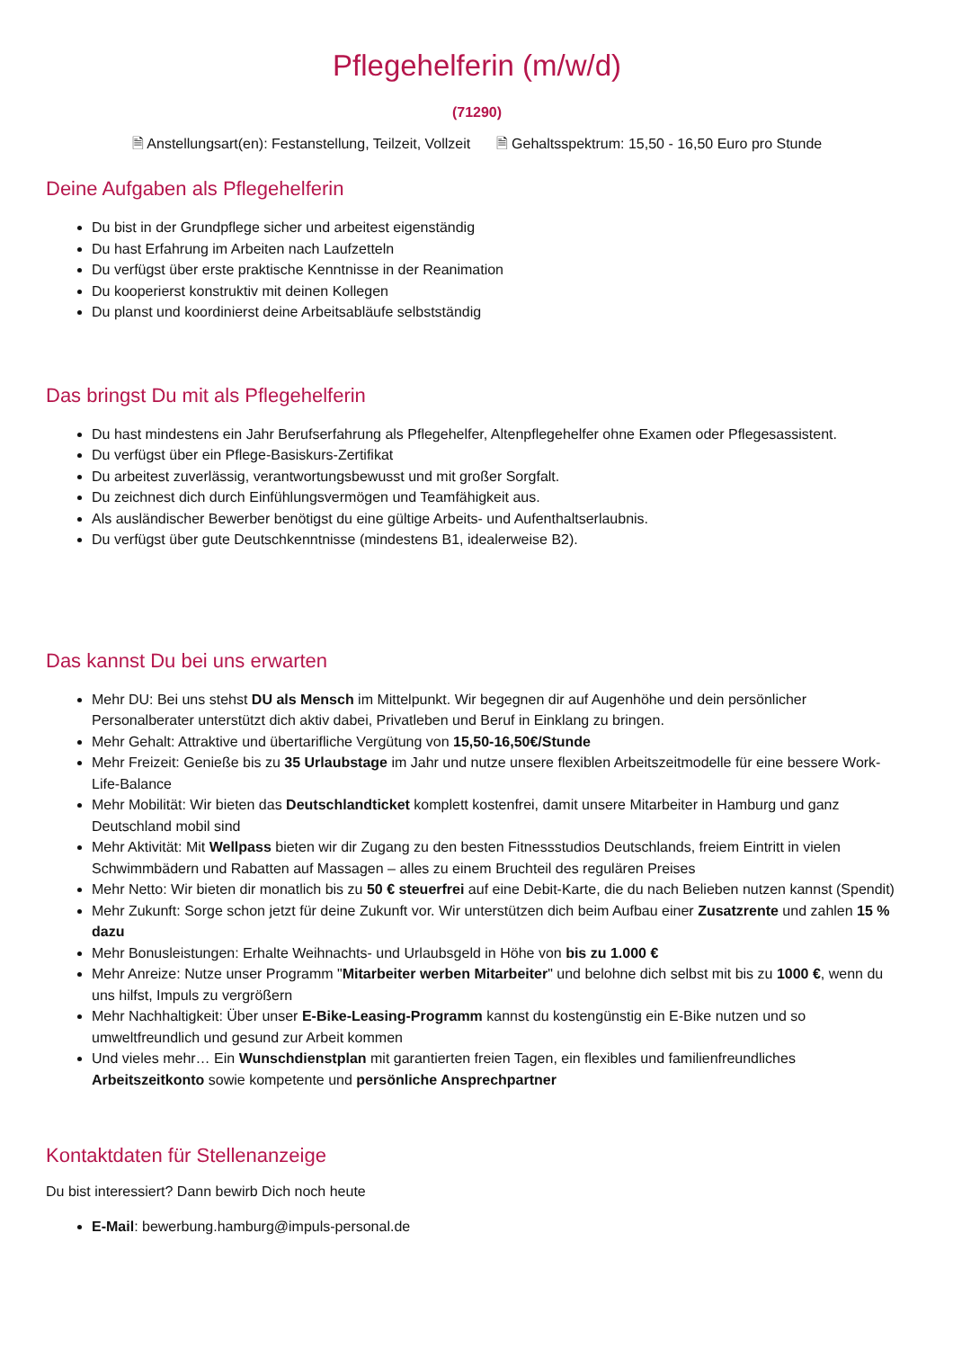Pflegehelferin (m/w/d)
(71290)
🗎 Anstellungsart(en): Festanstellung, Teilzeit, Vollzeit 🗎 Gehaltsspektrum: 15,50 - 16,50 Euro pro Stunde
Deine Aufgaben als Pflegehelferin
Du bist in der Grundpflege sicher und arbeitest eigenständig
Du hast Erfahrung im Arbeiten nach Laufzetteln
Du verfügst über erste praktische Kenntnisse in der Reanimation
Du kooperierst konstruktiv mit deinen Kollegen
Du planst und koordinierst deine Arbeitsabläufe selbstständig
Das bringst Du mit als Pflegehelferin
Du hast mindestens ein Jahr Berufserfahrung als Pflegehelfer, Altenpflegehelfer ohne Examen oder Pflegesassistent.
Du verfügst über ein Pflege-Basiskurs-Zertifikat
Du arbeitest zuverlässig, verantwortungsbewusst und mit großer Sorgfalt.
Du zeichnest dich durch Einfühlungsvermögen und Teamfähigkeit aus.
Als ausländischer Bewerber benötigst du eine gültige Arbeits- und Aufenthaltserlaubnis.
Du verfügst über gute Deutschkenntnisse (mindestens B1, idealerweise B2).
Das kannst Du bei uns erwarten
Mehr DU: Bei uns stehst DU als Mensch im Mittelpunkt. Wir begegnen dir auf Augenhöhe und dein persönlicher Personalberater unterstützt dich aktiv dabei, Privatleben und Beruf in Einklang zu bringen.
Mehr Gehalt: Attraktive und übertarifliche Vergütung von 15,50-16,50€/Stunde
Mehr Freizeit: Genieße bis zu 35 Urlaubstage im Jahr und nutze unsere flexiblen Arbeitszeitmodelle für eine bessere Work-Life-Balance
Mehr Mobilität: Wir bieten das Deutschlandticket komplett kostenfrei, damit unsere Mitarbeiter in Hamburg und ganz Deutschland mobil sind
Mehr Aktivität: Mit Wellpass bieten wir dir Zugang zu den besten Fitnessstudios Deutschlands, freiem Eintritt in vielen Schwimmbädern und Rabatten auf Massagen – alles zu einem Bruchteil des regulären Preises
Mehr Netto: Wir bieten dir monatlich bis zu 50 € steuerfrei auf eine Debit-Karte, die du nach Belieben nutzen kannst (Spendit)
Mehr Zukunft: Sorge schon jetzt für deine Zukunft vor. Wir unterstützen dich beim Aufbau einer Zusatzrente und zahlen 15 % dazu
Mehr Bonusleistungen: Erhalte Weihnachts- und Urlaubsgeld in Höhe von bis zu 1.000 €
Mehr Anreize: Nutze unser Programm "Mitarbeiter werben Mitarbeiter" und belohne dich selbst mit bis zu 1000 €, wenn du uns hilfst, Impuls zu vergrößern
Mehr Nachhaltigkeit: Über unser E-Bike-Leasing-Programm kannst du kostengünstig ein E-Bike nutzen und so umweltfreundlich und gesund zur Arbeit kommen
Und vieles mehr… Ein Wunschdienstplan mit garantierten freien Tagen, ein flexibles und familienfreundliches Arbeitszeitkonto sowie kompetente und persönliche Ansprechpartner
Kontaktdaten für Stellenanzeige
Du bist interessiert? Dann bewirb Dich noch heute
E-Mail: bewerbung.hamburg@impuls-personal.de